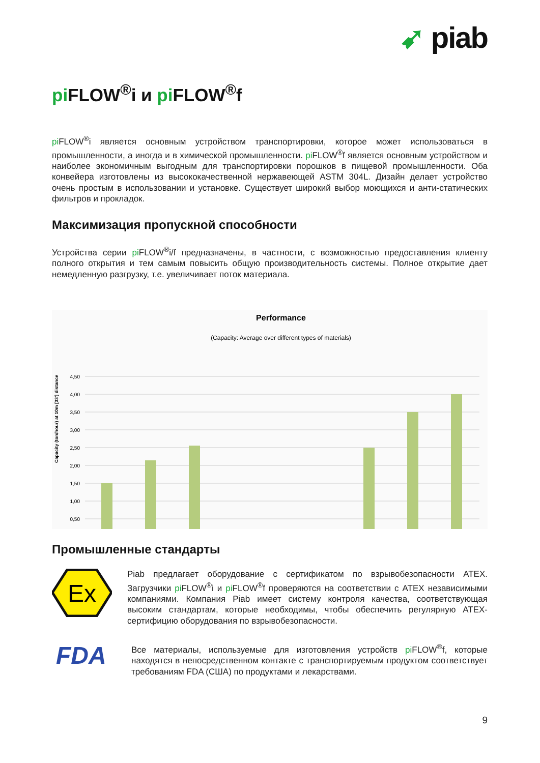➹ piab
pi FLOW<sup>®</sup>i и pi FLOW<sup>®</sup>f
pi FLOW<sup>®</sup>i является основным устройством транспортировки, которое может использоваться в промышленности, а иногда и в химической промышленности. pi FLOW<sup>®</sup>f является основным устройством и наиболее экономичным выгодным для транспортировки порошков в пищевой промышленности. Оба конвейера изготовлены из высококачественной нержавеющей ASTM 304L. Дизайн делает устройство очень простым в использовании и установке. Существует широкий выбор моющихся и анти-статических фильтров и прокладок.
Максимизация пропускной способности
Устройства серии pi FLOW<sup>®</sup>i/f предназначены, в частности, с возможностью предоставления клиенту полного открытия и тем самым повысить общую производительность системы. Полное открытие дает немедленную разгрузку, т.е. увеличивает поток материала.
Performance
(Capacity: Average over different types of materials)
Capacity (ton/hour) at 10m [33'] distance
4,50
4,00
3,50
3,00
2,50
2,00
1,50
1,00
0,50
Промышленные стандарты
Ex
Piab предлагает оборудование с сертификатом по взрывобезопасности ATEX. Загрузчики pi FLOW<sup>®</sup>i и pi FLOW<sup>®</sup>f проверяются на соответствии с ATEX независимыми компаниями. Компания Piab имеет систему контроля качества, соответствующая высоким стандартам, которые необходимы, чтобы обеспечить регулярную ATEX-сертифицию оборудования по взрывобезопасности.
FDA
Все материалы, используемые для изготовления устройств pi FLOW<sup>®</sup>f, которые находятся в непосредственном контакте с транспортируемым продуктом соответствует требованиям FDA (США) по продуктами и лекарствами.
9